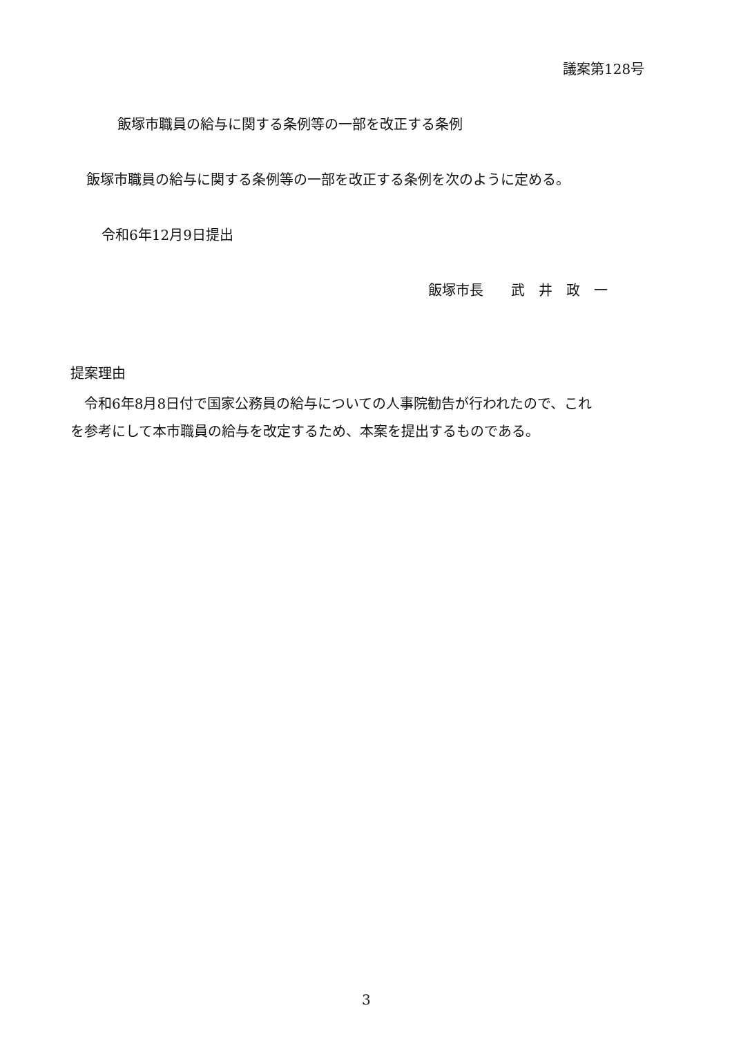議案第128号
飯塚市職員の給与に関する条例等の一部を改正する条例
飯塚市職員の給与に関する条例等の一部を改正する条例を次のように定める。
令和6年12月9日提出
飯塚市長　　武　井　政　一
提案理由
　令和6年8月8日付で国家公務員の給与についての人事院勧告が行われたので、これ
を参考にして本市職員の給与を改定するため、本案を提出するものである。
3